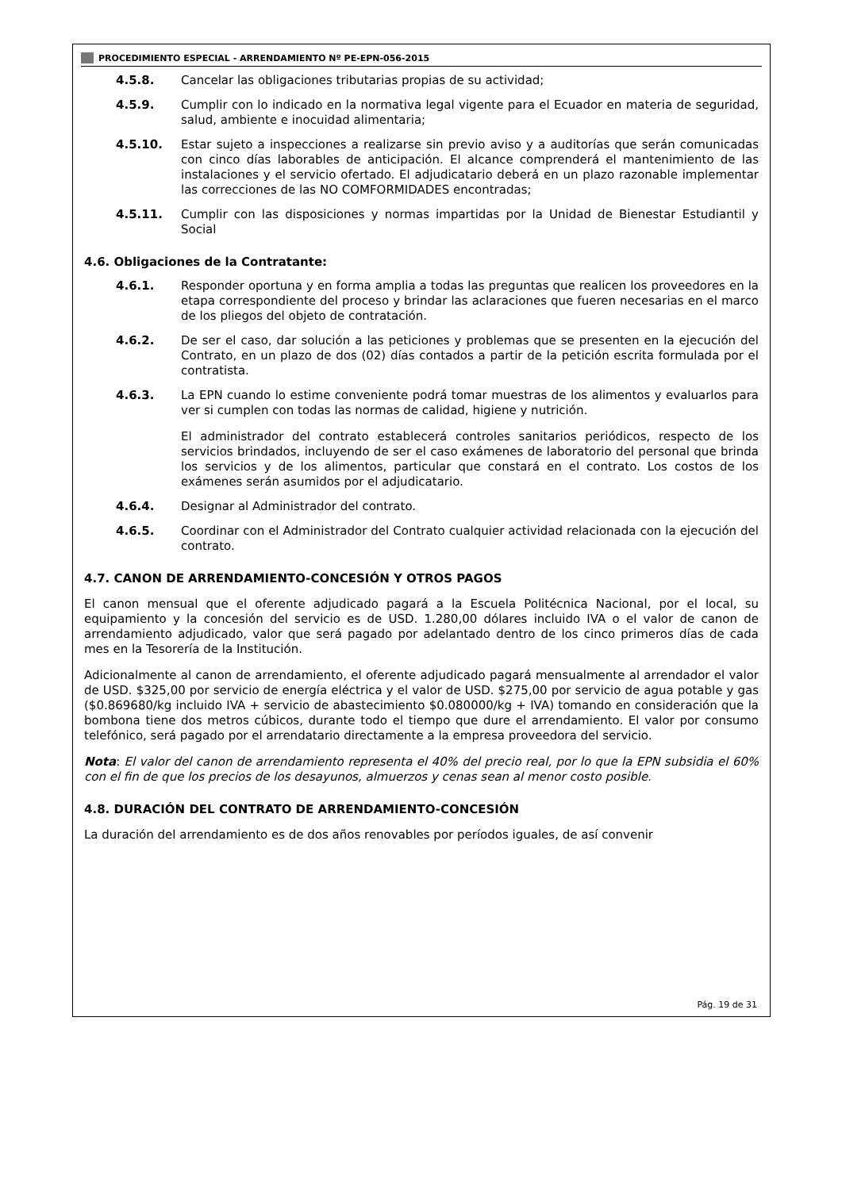PROCEDIMIENTO ESPECIAL - ARRENDAMIENTO Nº PE-EPN-056-2015
4.5.8. Cancelar las obligaciones tributarias propias de su actividad;
4.5.9. Cumplir con lo indicado en la normativa legal vigente para el Ecuador en materia de seguridad, salud, ambiente e inocuidad alimentaria;
4.5.10. Estar sujeto a inspecciones a realizarse sin previo aviso y a auditorías que serán comunicadas con cinco días laborables de anticipación. El alcance comprenderá el mantenimiento de las instalaciones y el servicio ofertado. El adjudicatario deberá en un plazo razonable implementar las correcciones de las NO COMFORMIDADES encontradas;
4.5.11. Cumplir con las disposiciones y normas impartidas por la Unidad de Bienestar Estudiantil y Social
4.6. Obligaciones de la Contratante:
4.6.1. Responder oportuna y en forma amplia a todas las preguntas que realicen los proveedores en la etapa correspondiente del proceso y brindar las aclaraciones que fueren necesarias en el marco de los pliegos del objeto de contratación.
4.6.2. De ser el caso, dar solución a las peticiones y problemas que se presenten en la ejecución del Contrato, en un plazo de dos (02) días contados a partir de la petición escrita formulada por el contratista.
4.6.3. La EPN cuando lo estime conveniente podrá tomar muestras de los alimentos y evaluarlos para ver si cumplen con todas las normas de calidad, higiene y nutrición.
El administrador del contrato establecerá controles sanitarios periódicos, respecto de los servicios brindados, incluyendo de ser el caso exámenes de laboratorio del personal que brinda los servicios y de los alimentos, particular que constará en el contrato. Los costos de los exámenes serán asumidos por el adjudicatario.
4.6.4. Designar al Administrador del contrato.
4.6.5. Coordinar con el Administrador del Contrato cualquier actividad relacionada con la ejecución del contrato.
4.7. CANON DE ARRENDAMIENTO-CONCESIÓN Y OTROS PAGOS
El canon mensual que el oferente adjudicado pagará a la Escuela Politécnica Nacional, por el local, su equipamiento y la concesión del servicio es de USD. 1.280,00 dólares incluido IVA o el valor de canon de arrendamiento adjudicado, valor que será pagado por adelantado dentro de los cinco primeros días de cada mes en la Tesorería de la Institución.
Adicionalmente al canon de arrendamiento, el oferente adjudicado pagará mensualmente al arrendador el valor de USD. $325,00 por servicio de energía eléctrica y el valor de USD. $275,00 por servicio de agua potable y gas ($0.869680/kg incluido IVA + servicio de abastecimiento $0.080000/kg + IVA) tomando en consideración que la bombona tiene dos metros cúbicos, durante todo el tiempo que dure el arrendamiento. El valor por consumo telefónico, será pagado por el arrendatario directamente a la empresa proveedora del servicio.
Nota: El valor del canon de arrendamiento representa el 40% del precio real, por lo que la EPN subsidia el 60% con el fin de que los precios de los desayunos, almuerzos y cenas sean al menor costo posible.
4.8. DURACIÓN DEL CONTRATO DE ARRENDAMIENTO-CONCESIÓN
La duración del arrendamiento es de dos años renovables por períodos iguales, de así convenir
Pág. 19 de 31